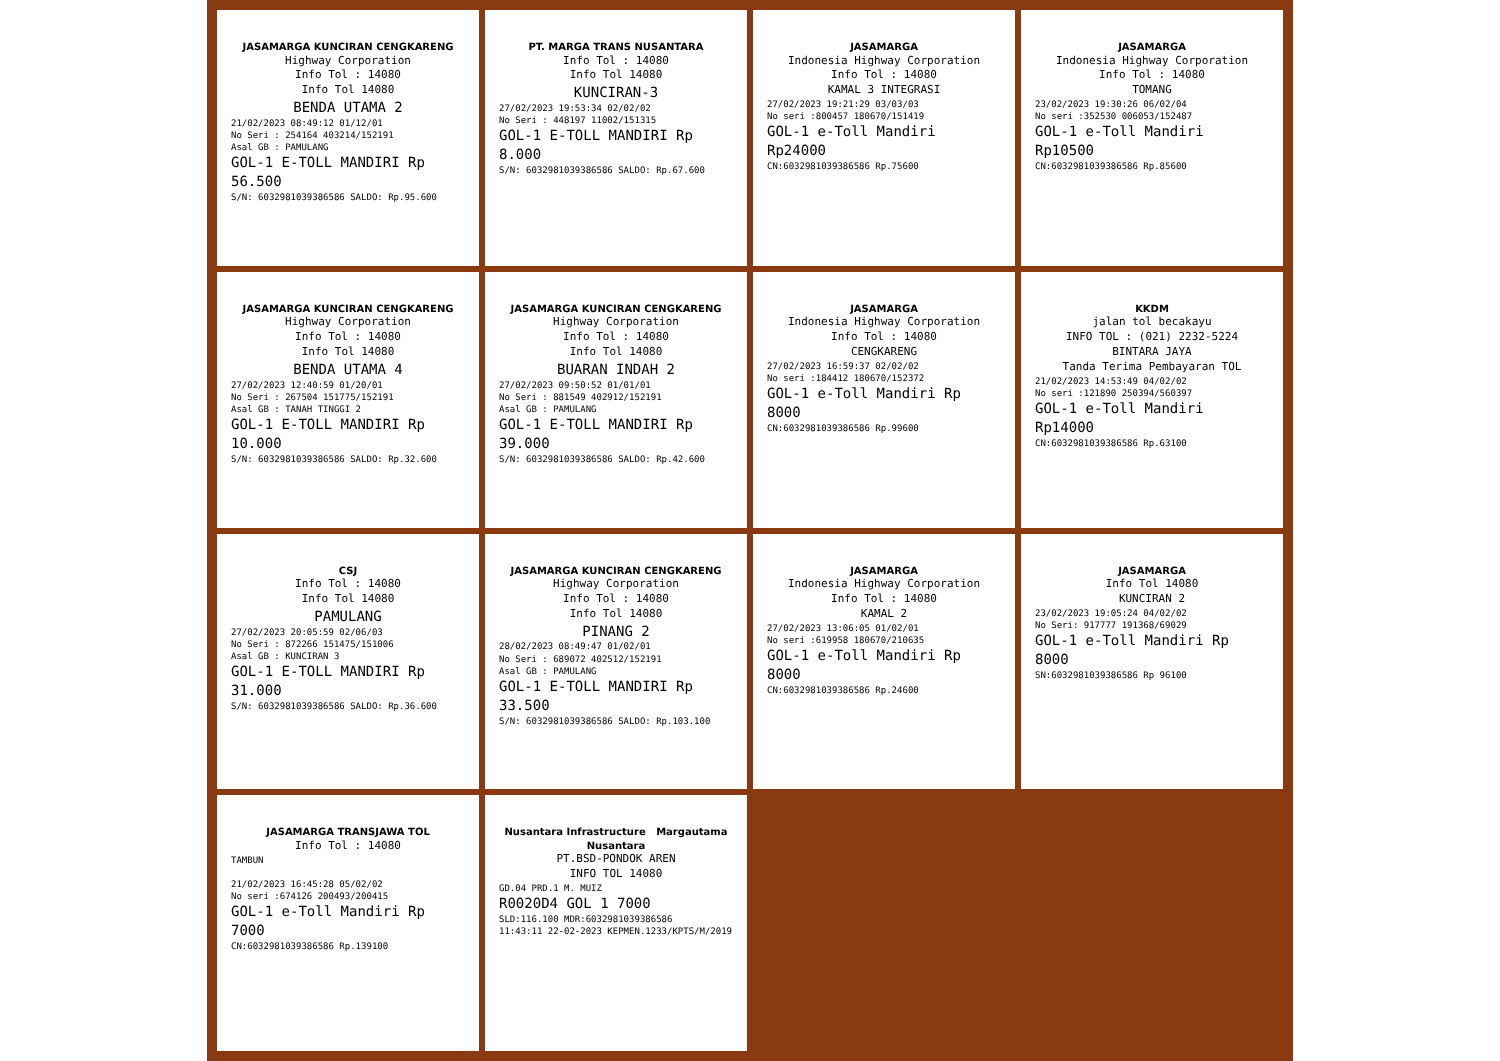JASAMARGA KUNCIRAN CENGKARENG
Highway Corporation
Info Tol : 14080
Info Tol 14080
BENDA UTAMA 2
21/02/2023 08:49:12 01/12/01
No Seri : 254164 403214/152191
Asal GB : PAMULANG
GOL-1 E-TOLL MANDIRI Rp 56.500
S/N: 6032981039386586 SALDO: Rp.95.600
PT. MARGA TRANS NUSANTARA
Info Tol : 14080
Info Tol 14080
KUNCIRAN-3
27/02/2023 19:53:34 02/02/02
No Seri : 448197 11002/151315
GOL-1 E-TOLL MANDIRI Rp 8.000
S/N: 6032981039386586 SALDO: Rp.67.600
JASAMARGA
Indonesia Highway Corporation
Info Tol : 14080
KAMAL 3 INTEGRASI
27/02/2023 19:21:29 03/03/03
No seri :800457 180670/151419
GOL-1 e-Toll Mandiri Rp24000
CN:6032981039386586 Rp.75600
JASAMARGA
Indonesia Highway Corporation
Info Tol : 14080
TOMANG
23/02/2023 19:30:26 06/02/04
No seri :352530 006053/152487
GOL-1 e-Toll Mandiri Rp10500
CN:6032981039386586 Rp.85600
JASAMARGA KUNCIRAN CENGKARENG
Highway Corporation
Info Tol : 14080
Info Tol 14080
BENDA UTAMA 4
27/02/2023 12:40:59 01/20/01
No Seri : 267504 151775/152191
Asal GB : TANAH TINGGI 2
GOL-1 E-TOLL MANDIRI Rp 10.000
S/N: 6032981039386586 SALDO: Rp.32.600
JASAMARGA KUNCIRAN CENGKARENG
Highway Corporation
Info Tol : 14080
Info Tol 14080
BUARAN INDAH 2
27/02/2023 09:50:52 01/01/01
No Seri : 881549 402912/152191
Asal GB : PAMULANG
GOL-1 E-TOLL MANDIRI Rp 39.000
S/N: 6032981039386586 SALDO: Rp.42.600
JASAMARGA
Indonesia Highway Corporation
Info Tol : 14080
CENGKARENG
27/02/2023 16:59:37 02/02/02
No seri :184412 180670/152372
GOL-1 e-Toll Mandiri Rp 8000
CN:6032981039386586 Rp.99600
KKDM
jalan tol becakayu
INFO TOL : (021) 2232-5224
BINTARA JAYA
Tanda Terima Pembayaran TOL
21/02/2023 14:53:49 04/02/02
No seri :121890 250394/560397
GOL-1 e-Toll Mandiri Rp14000
CN:6032981039386586 Rp.63100
CSJ
Info Tol : 14080
Info Tol 14080
PAMULANG
27/02/2023 20:05:59 02/06/03
No Seri : 872266 151475/151006
Asal GB : KUNCIRAN 3
GOL-1 E-TOLL MANDIRI Rp 31.000
S/N: 6032981039386586 SALDO: Rp.36.600
JASAMARGA KUNCIRAN CENGKARENG
Highway Corporation
Info Tol : 14080
Info Tol 14080
PINANG 2
28/02/2023 08:49:47 01/02/01
No Seri : 689072 402512/152191
Asal GB : PAMULANG
GOL-1 E-TOLL MANDIRI Rp 33.500
S/N: 6032981039386586 SALDO: Rp.103.100
JASAMARGA
Indonesia Highway Corporation
Info Tol : 14080
KAMAL 2
27/02/2023 13:06:05 01/02/01
No seri :619958 180670/210635
GOL-1 e-Toll Mandiri Rp 8000
CN:6032981039386586 Rp.24600
JASAMARGA
Info Tol 14080
KUNCIRAN 2
23/02/2023 19:05:24 04/02/02
No Seri: 917777 191368/69029
GOL-1 e-Toll Mandiri Rp 8000
SN:6032981039386586 Rp 96100
JASAMARGA TRANSJAWA TOL
Info Tol : 14080
TAMBUN
21/02/2023 16:45:28 05/02/02
No seri :674126 200493/200415
GOL-1 e-Toll Mandiri Rp 7000
CN:6032981039386586 Rp.139100
Nusantara Infrastructure Margautama Nusantara
PT.BSD-PONDOK AREN
INFO TOL 14080
GD.04 PRD.1 M. MUIZ
R0020D4 GOL 1 7000
SLD:116.100 MDR:6032981039386586
11:43:11 22-02-2023 KEPMEN.1233/KPTS/M/2019